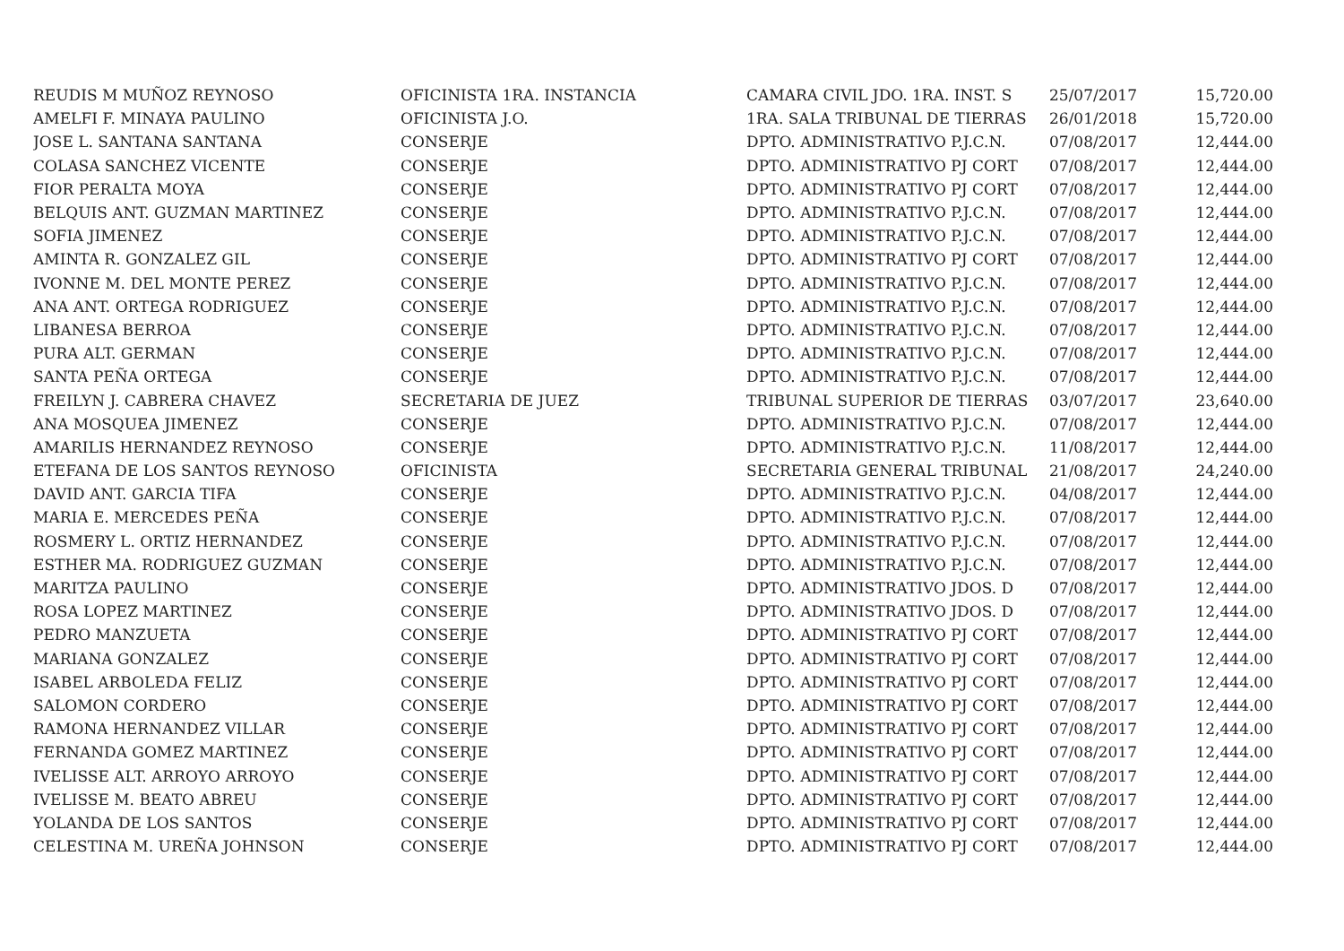| REUDIS M MUÑOZ REYNOSO | OFICINISTA 1RA. INSTANCIA | CAMARA CIVIL JDO. 1RA. INST. S | 25/07/2017 | 15,720.00 |
| AMELFI F. MINAYA PAULINO | OFICINISTA J.O. | 1RA. SALA TRIBUNAL DE TIERRAS | 26/01/2018 | 15,720.00 |
| JOSE L. SANTANA SANTANA | CONSERJE | DPTO. ADMINISTRATIVO P.J.C.N. | 07/08/2017 | 12,444.00 |
| COLASA SANCHEZ VICENTE | CONSERJE | DPTO. ADMINISTRATIVO PJ CORT | 07/08/2017 | 12,444.00 |
| FIOR PERALTA MOYA | CONSERJE | DPTO. ADMINISTRATIVO PJ CORT | 07/08/2017 | 12,444.00 |
| BELQUIS ANT. GUZMAN MARTINEZ | CONSERJE | DPTO. ADMINISTRATIVO P.J.C.N. | 07/08/2017 | 12,444.00 |
| SOFIA JIMENEZ | CONSERJE | DPTO. ADMINISTRATIVO P.J.C.N. | 07/08/2017 | 12,444.00 |
| AMINTA R. GONZALEZ GIL | CONSERJE | DPTO. ADMINISTRATIVO PJ CORT | 07/08/2017 | 12,444.00 |
| IVONNE M. DEL MONTE PEREZ | CONSERJE | DPTO. ADMINISTRATIVO P.J.C.N. | 07/08/2017 | 12,444.00 |
| ANA ANT. ORTEGA RODRIGUEZ | CONSERJE | DPTO. ADMINISTRATIVO P.J.C.N. | 07/08/2017 | 12,444.00 |
| LIBANESA BERROA | CONSERJE | DPTO. ADMINISTRATIVO P.J.C.N. | 07/08/2017 | 12,444.00 |
| PURA ALT. GERMAN | CONSERJE | DPTO. ADMINISTRATIVO P.J.C.N. | 07/08/2017 | 12,444.00 |
| SANTA PEÑA ORTEGA | CONSERJE | DPTO. ADMINISTRATIVO P.J.C.N. | 07/08/2017 | 12,444.00 |
| FREILYN J. CABRERA CHAVEZ | SECRETARIA DE JUEZ | TRIBUNAL SUPERIOR DE TIERRAS | 03/07/2017 | 23,640.00 |
| ANA MOSQUEA JIMENEZ | CONSERJE | DPTO. ADMINISTRATIVO P.J.C.N. | 07/08/2017 | 12,444.00 |
| AMARILIS HERNANDEZ REYNOSO | CONSERJE | DPTO. ADMINISTRATIVO P.J.C.N. | 11/08/2017 | 12,444.00 |
| ETEFANA DE LOS SANTOS REYNOSO | OFICINISTA | SECRETARIA GENERAL TRIBUNAL | 21/08/2017 | 24,240.00 |
| DAVID ANT. GARCIA TIFA | CONSERJE | DPTO. ADMINISTRATIVO P.J.C.N. | 04/08/2017 | 12,444.00 |
| MARIA E. MERCEDES PEÑA | CONSERJE | DPTO. ADMINISTRATIVO P.J.C.N. | 07/08/2017 | 12,444.00 |
| ROSMERY L. ORTIZ HERNANDEZ | CONSERJE | DPTO. ADMINISTRATIVO P.J.C.N. | 07/08/2017 | 12,444.00 |
| ESTHER MA. RODRIGUEZ GUZMAN | CONSERJE | DPTO. ADMINISTRATIVO P.J.C.N. | 07/08/2017 | 12,444.00 |
| MARITZA PAULINO | CONSERJE | DPTO. ADMINISTRATIVO JDOS. D | 07/08/2017 | 12,444.00 |
| ROSA LOPEZ MARTINEZ | CONSERJE | DPTO. ADMINISTRATIVO JDOS. D | 07/08/2017 | 12,444.00 |
| PEDRO MANZUETA | CONSERJE | DPTO. ADMINISTRATIVO PJ CORT | 07/08/2017 | 12,444.00 |
| MARIANA GONZALEZ | CONSERJE | DPTO. ADMINISTRATIVO PJ CORT | 07/08/2017 | 12,444.00 |
| ISABEL ARBOLEDA FELIZ | CONSERJE | DPTO. ADMINISTRATIVO PJ CORT | 07/08/2017 | 12,444.00 |
| SALOMON CORDERO | CONSERJE | DPTO. ADMINISTRATIVO PJ CORT | 07/08/2017 | 12,444.00 |
| RAMONA HERNANDEZ VILLAR | CONSERJE | DPTO. ADMINISTRATIVO PJ CORT | 07/08/2017 | 12,444.00 |
| FERNANDA GOMEZ MARTINEZ | CONSERJE | DPTO. ADMINISTRATIVO PJ CORT | 07/08/2017 | 12,444.00 |
| IVELISSE ALT. ARROYO ARROYO | CONSERJE | DPTO. ADMINISTRATIVO PJ CORT | 07/08/2017 | 12,444.00 |
| IVELISSE M. BEATO ABREU | CONSERJE | DPTO. ADMINISTRATIVO PJ CORT | 07/08/2017 | 12,444.00 |
| YOLANDA DE LOS SANTOS | CONSERJE | DPTO. ADMINISTRATIVO PJ CORT | 07/08/2017 | 12,444.00 |
| CELESTINA M. UREÑA JOHNSON | CONSERJE | DPTO. ADMINISTRATIVO PJ CORT | 07/08/2017 | 12,444.00 |